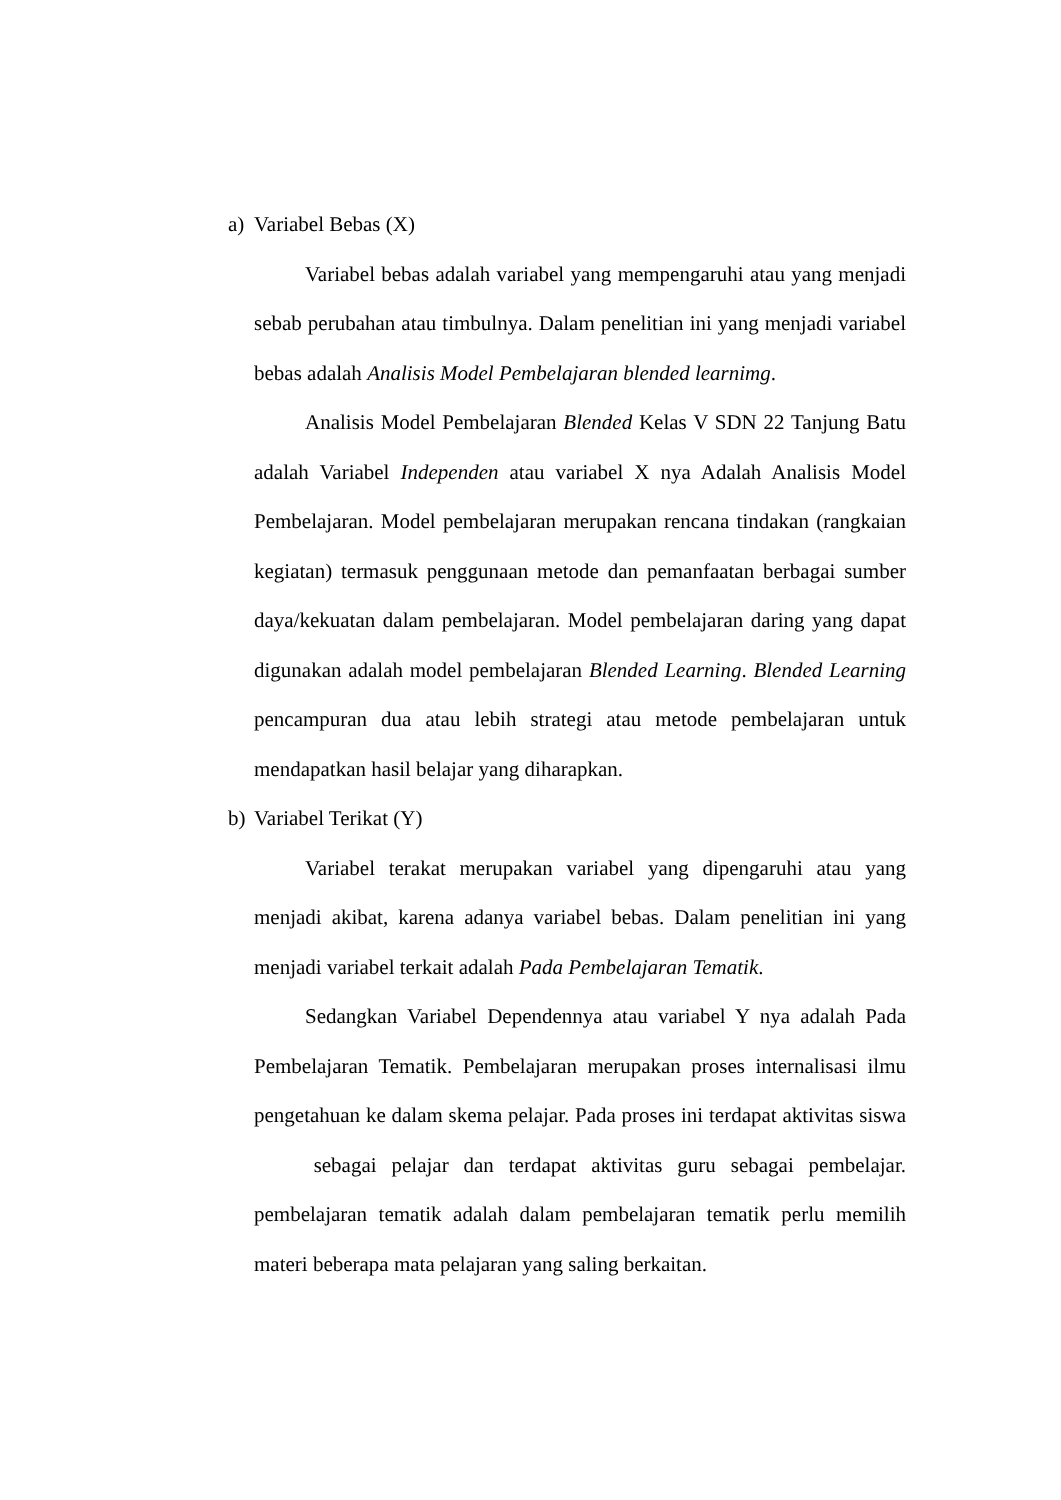a) Variabel Bebas (X)
Variabel bebas adalah variabel yang mempengaruhi atau yang menjadi sebab perubahan atau timbulnya. Dalam penelitian ini yang menjadi variabel bebas adalah Analisis Model Pembelajaran blended learnimg.
Analisis Model Pembelajaran Blended Kelas V SDN 22 Tanjung Batu adalah Variabel Independen atau variabel X nya Adalah Analisis Model Pembelajaran. Model pembelajaran merupakan rencana tindakan (rangkaian kegiatan) termasuk penggunaan metode dan pemanfaatan berbagai sumber daya/kekuatan dalam pembelajaran. Model pembelajaran daring yang dapat digunakan adalah model pembelajaran Blended Learning. Blended Learning pencampuran dua atau lebih strategi atau metode pembelajaran untuk mendapatkan hasil belajar yang diharapkan.
b) Variabel Terikat (Y)
Variabel terakat merupakan variabel yang dipengaruhi atau yang menjadi akibat, karena adanya variabel bebas. Dalam penelitian ini yang menjadi variabel terkait adalah Pada Pembelajaran Tematik.
Sedangkan Variabel Dependennya atau variabel Y nya adalah Pada Pembelajaran Tematik. Pembelajaran merupakan proses internalisasi ilmu pengetahuan ke dalam skema pelajar. Pada proses ini terdapat aktivitas siswa sebagai pelajar dan terdapat aktivitas guru sebagai pembelajar. pembelajaran tematik adalah dalam pembelajaran tematik perlu memilih materi beberapa mata pelajaran yang saling berkaitan.